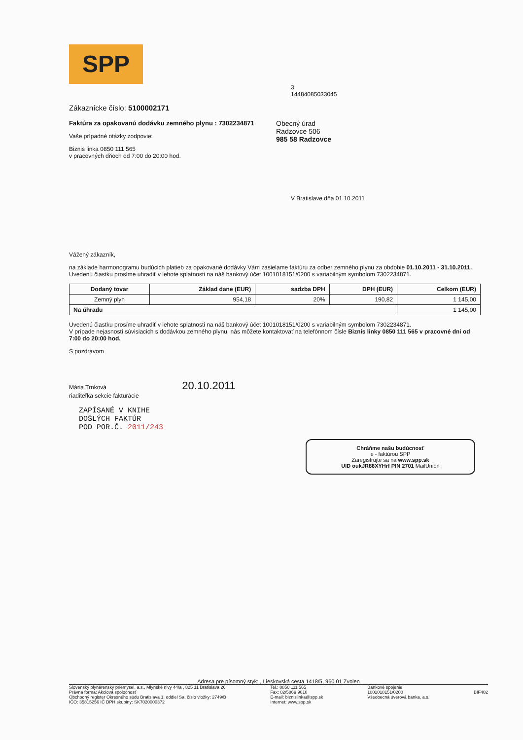SPP
3
14484085033045
Zákaznícke číslo: 5100002171
Faktúra za opakovanú dodávku zemného plynu : 7302234871
Vaše prípadné otázky zodpovie:
Biznis linka 0850 111 565
v pracovných dňoch od 7:00 do 20:00 hod.
Obecný úrad
Radzovce 506
985 58 Radzovce
V Bratislave dňa 01.10.2011
Vážený zákazník,
na základe harmonogramu budúcich platieb za opakované dodávky Vám zasielame faktúru za odber zemného plynu za obdobie 01.10.2011 - 31.10.2011.
Uvedenú čiastku prosíme uhradiť v lehote splatnosti na náš bankový účet 1001018151/0200 s variabilným symbolom 7302234871.
| Dodaný tovar | Základ dane (EUR) | sadzba DPH | DPH (EUR) | Celkom (EUR) |
| --- | --- | --- | --- | --- |
| Zemný plyn | 954,18 | 20% | 190,82 | 1 145,00 |
| Na úhradu | | | | 1 145,00 |
Uvedenú čiastku prosíme uhradiť v lehote splatnosti na náš bankový účet 1001018151/0200 s variabilným symbolom 7302234871.
V prípade nejasností súvisiacich s dodávkou zemného plynu, nás môžete kontaktovať na telefónnom čísle Biznis linky 0850 111 565 v pracovné dni od 7:00 do 20:00 hod.
S pozdravom
Mária Trnková 20.10.2011
riaditeľka sekcie fakturácie
ZAPÍSANÉ V KNIHE
DOŠLÝCH FAKTÚR
POD POR.Č. 2011/243
Chráňme našu budúcnosť
e - faktúrou SPP
Zaregistrujte sa na www.spp.sk
UID oukJR86XYHrf PIN 2701 MailUnion
Adresa pre písomný styk: , Lieskovská cesta 1418/5, 960 01 Zvolen
Slovenský plynárenský priemysel, a.s., Mlynské nivy 44/a , 825 11 Bratislava 26
Právna forma: Akciová spoločnosť
Obchodný register Okresného súdu Bratislava 1, oddiel Sa, číslo vložky: 2749/B
IČO: 35815256 IČ DPH skupiny: SK7020000372
Tel.: 0850 111 565
Fax: 02/5869 9010
E-mail: biznislinka@spp.sk
Internet: www.spp.sk
Bankové spojenie:
1001018151/0200
Všeobecná úverová banka, a.s.
BIF402